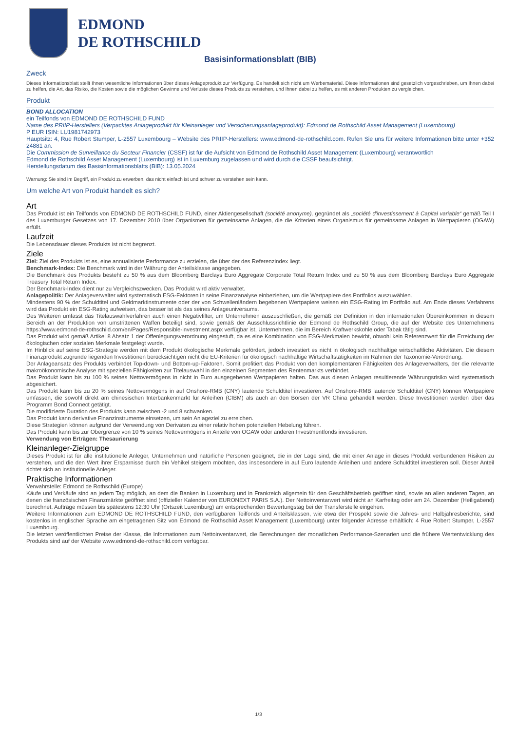EDMOND
DE ROTHSCHILD
Basisinformationsblatt (BIB)
Zweck
Dieses Informationsblatt stellt Ihnen wesentliche Informationen über dieses Anlageprodukt zur Verfügung. Es handelt sich nicht um Werbematerial. Diese Informationen sind gesetzlich vorgeschrieben, um Ihnen dabei zu helfen, die Art, das Risiko, die Kosten sowie die möglichen Gewinne und Verluste dieses Produkts zu verstehen, und Ihnen dabei zu helfen, es mit anderen Produkten zu vergleichen.
Produkt
BOND ALLOCATION
ein Teilfonds von EDMOND DE ROTHSCHILD FUND
Name des PRIIP-Herstellers (Verpacktes Anlageprodukt für Kleinanleger und Versicherungsanlageprodukt): Edmond de Rothschild Asset Management (Luxembourg)
P EUR ISIN: LU1981742973
Hauptsitz: 4, Rue Robert Stumper, L-2557 Luxembourg – Website des PRIIP-Herstellers: www.edmond-de-rothschild.com. Rufen Sie uns für weitere Informationen bitte unter +352 24881 an.
Die Commission de Surveillance du Secteur Financier (CSSF) ist für die Aufsicht von Edmond de Rothschild Asset Management (Luxembourg) verantwortlich
Edmond de Rothschild Asset Management (Luxembourg) ist in Luxemburg zugelassen und wird durch die CSSF beaufsichtigt.
Herstellungsdatum des Basisinformationsblatts (BIB): 13.05.2024
Warnung: Sie sind im Begriff, ein Produkt zu erwerben, das nicht einfach ist und schwer zu verstehen sein kann.
Um welche Art von Produkt handelt es sich?
Art
Das Produkt ist ein Teilfonds von EDMOND DE ROTHSCHILD FUND, einer Aktiengesellschaft (société anonyme), gegründet als „société d'investissement à Capital variable“ gemäß Teil I des Luxemburger Gesetzes von 17. Dezember 2010 über Organismen für gemeinsame Anlagen, die die Kriterien eines Organismus für gemeinsame Anlagen in Wertpapieren (OGAW) erfüllt.
Laufzeit
Die Lebensdauer dieses Produkts ist nicht begrenzt.
Ziele
Ziel: Ziel des Produkts ist es, eine annualisierte Performance zu erzielen, die über der des Referenzindex liegt.
Benchmark-Index: Die Benchmark wird in der Währung der Anteilsklasse angegeben.
Die Benchmark des Produkts besteht zu 50 % aus dem Bloomberg Barclays Euro Aggregate Corporate Total Return Index und zu 50 % aus dem Bloomberg Barclays Euro Aggregate Treasury Total Return Index.
Der Benchmark-Index dient nur zu Vergleichszwecken. Das Produkt wird aktiv verwaltet.
Anlagepolitik: Der Anlageverwalter wird systematisch ESG-Faktoren in seine Finanzanalyse einbeziehen, um die Wertpapiere des Portfolios auszuwählen.
Mindestens 90 % der Schuldtitel und Geldmarktinstrumente oder der von Schwellenländern begebenen Wertpapiere weisen ein ESG-Rating im Portfolio auf. Am Ende dieses Verfahrens wird das Produkt ein ESG-Rating aufweisen, das besser ist als das seines Anlageuniversums.
Des Weiteren umfasst das Titelauswahlverfahren auch einen Negativfilter, um Unternehmen auszuschließen, die gemäß der Definition in den internationalen Übereinkommen in diesem Bereich an der Produktion von umstrittenen Waffen beteiligt sind, sowie gemäß der Ausschlussrichtlinie der Edmond de Rothschild Group, die auf der Website des Unternehmens https://www.edmond-de-rothschild.com/en/Pages/Responsible-investment.aspx verfügbar ist, Unternehmen, die im Bereich Kraftwerkskohle oder Tabak tätig sind.
Das Produkt wird gemäß Artikel 8 Absatz 1 der Offenlegungsverordnung eingestuft, da es eine Kombination von ESG-Merkmalen bewirbt, obwohl kein Referenzwert für die Erreichung der ökologischen oder sozialen Merkmale festgelegt wurde.
Im Hinblick auf seine ESG-Strategie werden mit dem Produkt ökologische Merkmale gefördert, jedoch investiert es nicht in ökologisch nachhaltige wirtschaftliche Aktivitäten. Die diesem Finanzprodukt zugrunde liegenden Investitionen berücksichtigen nicht die EU-Kriterien für ökologisch nachhaltige Wirtschaftstätigkeiten im Rahmen der Taxonomie-Verordnung.
Der Anlageansatz des Produkts verbindet Top-down- und Bottom-up-Faktoren. Somit profitiert das Produkt von den komplementären Fähigkeiten des Anlageverwalters, der die relevante makroökonomische Analyse mit speziellen Fähigkeiten zur Titelauswahl in den einzelnen Segmenten des Rentenmarkts verbindet.
Das Produkt kann bis zu 100 % seines Nettovermögens in nicht in Euro ausgegebenen Wertpapieren halten. Das aus diesen Anlagen resultierende Währungsrisiko wird systematisch abgesichert.
Das Produkt kann bis zu 20 % seines Nettovermögens in auf Onshore-RMB (CNY) lautende Schuldtitel investieren. Auf Onshore-RMB lautende Schuldtitel (CNY) können Wertpapiere umfassen, die sowohl direkt am chinesischen Interbankenmarkt für Anleihen (CIBM) als auch an den Börsen der VR China gehandelt werden. Diese Investitionen werden über das Programm Bond Connect getätigt.
Die modifizierte Duration des Produkts kann zwischen -2 und 8 schwanken.
Das Produkt kann derivative Finanzinstrumente einsetzen, um sein Anlageziel zu erreichen.
Diese Strategien können aufgrund der Verwendung von Derivaten zu einer relativ hohen potenziellen Hebelung führen.
Das Produkt kann bis zur Obergrenze von 10 % seines Nettovermögens in Anteile von OGAW oder anderen Investmentfonds investieren.
Verwendung von Erträgen: Thesaurierung
Kleinanleger-Zielgruppe
Dieses Produkt ist für alle institutionelle Anleger, Unternehmen und natürliche Personen geeignet, die in der Lage sind, die mit einer Anlage in dieses Produkt verbundenen Risiken zu verstehen, und die den Wert ihrer Ersparnisse durch ein Vehikel steigern möchten, das insbesondere in auf Euro lautende Anleihen und andere Schuldtitel investieren soll. Dieser Anteil richtet sich an institutionelle Anleger.
Praktische Informationen
Verwahrstelle: Edmond de Rothschild (Europe)
Käufe und Verkäufe sind an jedem Tag möglich, an dem die Banken in Luxemburg und in Frankreich allgemein für den Geschäftsbetrieb geöffnet sind, sowie an allen anderen Tagen, an denen die französischen Finanzmärkte geöffnet sind (offizieller Kalender von EURONEXT PARIS S.A.). Der Nettoinventarwert wird nicht an Karfreitag oder am 24. Dezember (Heiligabend) berechnet. Aufträge müssen bis spätestens 12:30 Uhr (Ortszeit Luxemburg) am entsprechenden Bewertungstag bei der Transferstelle eingehen.
Weitere Informationen zum EDMOND DE ROTHSCHILD FUND, den verfügbaren Teilfonds und Anteilsklassen, wie etwa der Prospekt sowie die Jahres- und Halbjahresberichte, sind kostenlos in englischer Sprache am eingetragenen Sitz von Edmond de Rothschild Asset Management (Luxembourg) unter folgender Adresse erhältlich: 4 Rue Robert Stumper, L-2557 Luxembourg.
Die letzten veröffentlichten Preise der Klasse, die Informationen zum Nettoinventarwert, die Berechnungen der monatlichen Performance-Szenarien und die frühere Wertentwicklung des Produkts sind auf der Website www.edmond-de-rothschild.com verfügbar.
1/3